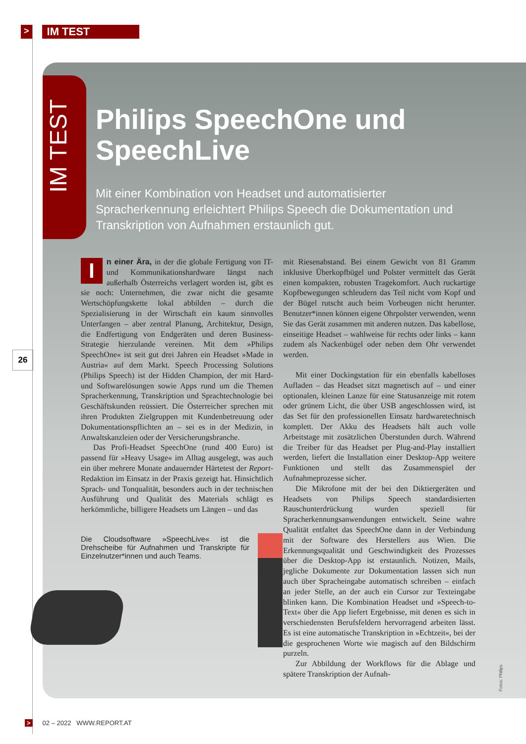> IM TEST
IM TEST
Philips SpeechOne und SpeechLive
Mit einer Kombination von Headset und automatisierter Spracherkennung erleichtert Philips Speech die Dokumentation und Transkription von Aufnahmen erstaunlich gut.
In einer Ära, in der die globale Fertigung von IT- und Kommunikationshardware längst nach außerhalb Österreichs verlagert worden ist, gibt es sie noch: Unternehmen, die zwar nicht die gesamte Wertschöpfungskette lokal abbilden – durch die Spezialisierung in der Wirtschaft ein kaum sinnvolles Unterfangen – aber zentral Planung, Architektur, Design, die Endfertigung von Endgeräten und deren Business-Strategie hierzulande vereinen. Mit dem »Philips SpeechOne« ist seit gut drei Jahren ein Headset »Made in Austria« auf dem Markt. Speech Processing Solutions (Philips Speech) ist der Hidden Champion, der mit Hard- und Softwarelösungen sowie Apps rund um die Themen Spracherkennung, Transkription und Sprachtechnologie bei Geschäftskunden reüssiert. Die Österreicher sprechen mit ihren Produkten Zielgruppen mit Kundenbetreuung oder Dokumentationspflichten an – sei es in der Medizin, in Anwaltskanzleien oder der Versicherungsbranche.
Das Profi-Headset SpeechOne (rund 400 Euro) ist passend für »Heavy Usage« im Alltag ausgelegt, was auch ein über mehrere Monate andauernder Härtetest der Report-Redaktion im Einsatz in der Praxis gezeigt hat. Hinsichtlich Sprach- und Tonqualität, besonders auch in der technischen Ausführung und Qualität des Materials schlägt es herkömmliche, billigere Headsets um Längen – und das
Die Cloudsoftware »SpeechLive« ist die Drehscheibe für Aufnahmen und Transkripte für Einzelnutzer*innen und auch Teams.
mit Riesenabstand. Bei einem Gewicht von 81 Gramm inklusive Überkopfbügel und Polster vermittelt das Gerät einen kompakten, robusten Tragekomfort. Auch ruckartige Kopfbewegungen schleudern das Teil nicht vom Kopf und der Bügel rutscht auch beim Vorbeugen nicht herunter. Benutzer*innen können eigene Ohrpolster verwenden, wenn Sie das Gerät zusammen mit anderen nutzen. Das kabellose, einseitige Headset – wahlweise für rechts oder links – kann zudem als Nackenbügel oder neben dem Ohr verwendet werden.
Mit einer Dockingstation für ein ebenfalls kabelloses Aufladen – das Headset sitzt magnetisch auf – und einer optionalen, kleinen Lanze für eine Statusanzeige mit rotem oder grünem Licht, die über USB angeschlossen wird, ist das Set für den professionellen Einsatz hardwaretechnisch komplett. Der Akku des Headsets hält auch volle Arbeitstage mit zusätzlichen Überstunden durch. Während die Treiber für das Headset per Plug-and-Play installiert werden, liefert die Installation einer Desktop-App weitere Funktionen und stellt das Zusammenspiel der Aufnahmeprozesse sicher.
Die Mikrofone mit der bei den Diktiergeräten und Headsets von Philips Speech standardisierten Rauschunterdrückung wurden speziell für Spracherkennungsanwendungen entwickelt. Seine wahre Qualität entfaltet das SpeechOne dann in der Verbindung mit der Software des Herstellers aus Wien. Die Erkennungsqualität und Geschwindigkeit des Prozesses über die Desktop-App ist erstaunlich. Notizen, Mails, jegliche Dokumente zur Dokumentation lassen sich nun auch über Spracheingabe automatisch schreiben – einfach an jeder Stelle, an der auch ein Cursor zur Texteingabe blinken kann. Die Kombination Headset und »Speech-to-Text« über die App liefert Ergebnisse, mit denen es sich in verschiedensten Berufsfeldern hervorragend arbeiten lässt. Es ist eine automatische Transkription in »Echtzeit«, bei der die gesprochenen Worte wie magisch auf den Bildschirm purzeln.
Zur Abbildung der Workflows für die Ablage und spätere Transkription der Aufnah-
26
Fotos: Philips
> 02 – 2022 WWW.REPORT.AT